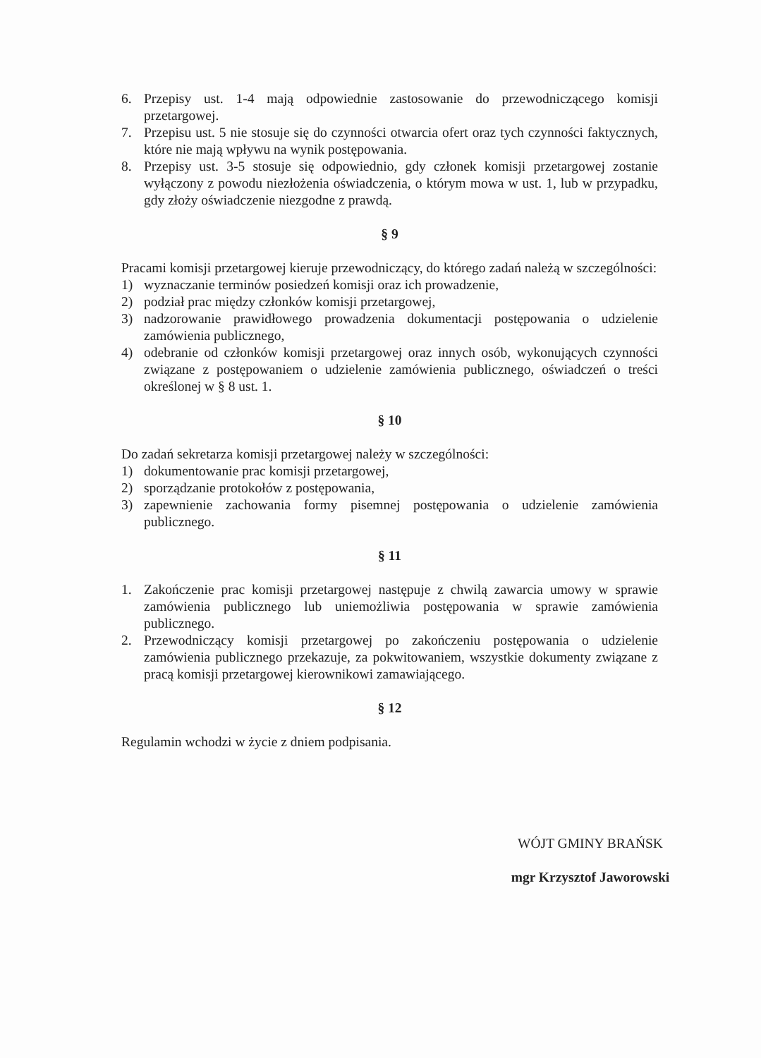6. Przepisy ust. 1-4 mają odpowiednie zastosowanie do przewodniczącego komisji przetargowej.
7. Przepisu ust. 5 nie stosuje się do czynności otwarcia ofert oraz tych czynności faktycznych, które nie mają wpływu na wynik postępowania.
8. Przepisy ust. 3-5 stosuje się odpowiednio, gdy członek komisji przetargowej zostanie wyłączony z powodu niezłożenia oświadczenia, o którym mowa w ust. 1, lub w przypadku, gdy złoży oświadczenie niezgodne z prawdą.
§ 9
Pracami komisji przetargowej kieruje przewodniczący, do którego zadań należą w szczególności:
1) wyznaczanie terminów posiedzeń komisji oraz ich prowadzenie,
2) podział prac między członków komisji przetargowej,
3) nadzorowanie prawidłowego prowadzenia dokumentacji postępowania o udzielenie zamówienia publicznego,
4) odebranie od członków komisji przetargowej oraz innych osób, wykonujących czynności związane z postępowaniem o udzielenie zamówienia publicznego, oświadczeń o treści określonej w § 8 ust. 1.
§ 10
Do zadań sekretarza komisji przetargowej należy w szczególności:
1) dokumentowanie prac komisji przetargowej,
2) sporządzanie protokołów z postępowania,
3) zapewnienie zachowania formy pisemnej postępowania o udzielenie zamówienia publicznego.
§ 11
1. Zakończenie prac komisji przetargowej następuje z chwilą zawarcia umowy w sprawie zamówienia publicznego lub uniemożliwia postępowania w sprawie zamówienia publicznego.
2. Przewodniczący komisji przetargowej po zakończeniu postępowania o udzielenie zamówienia publicznego przekazuje, za pokwitowaniem, wszystkie dokumenty związane z pracą komisji przetargowej kierownikowi zamawiającego.
§ 12
Regulamin wchodzi w życie z dniem podpisania.
WÓJT GMINY BRAŃSK
mgr Krzysztof Jaworowski